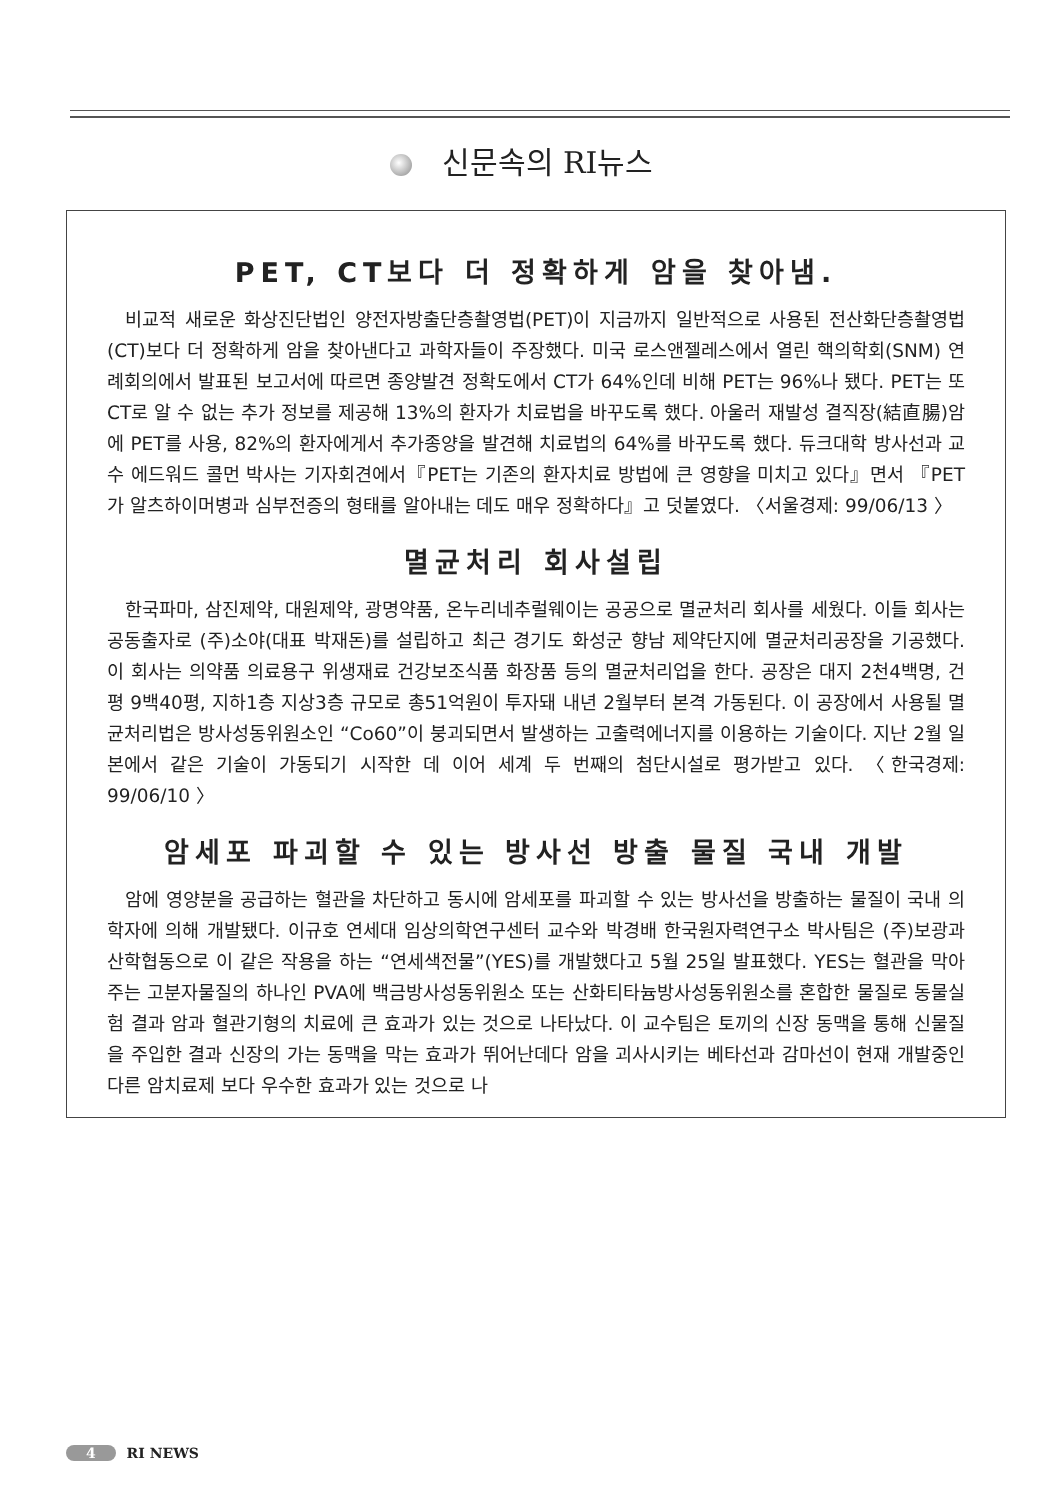신문속의 RI뉴스
PET, CT보다 더 정확하게 암을 찾아냄.
비교적 새로운 화상진단법인 양전자방출단층촬영법(PET)이 지금까지 일반적으로 사용된 전산화단층촬영법(CT)보다 더 정확하게 암을 찾아낸다고 과학자들이 주장했다. 미국 로스앤젤레스에서 열린 핵의학회(SNM) 연례회의에서 발표된 보고서에 따르면 종양발견 정확도에서 CT가 64%인데 비해 PET는 96%나 됐다. PET는 또 CT로 알 수 없는 추가 정보를 제공해 13%의 환자가 치료법을 바꾸도록 했다. 아울러 재발성 결직장(結直腸)암에 PET를 사용, 82%의 환자에게서 추가종양을 발견해 치료법의 64%를 바꾸도록 했다. 듀크대학 방사선과 교수 에드워드 콜먼 박사는 기자회견에서『PET는 기존의 환자치료 방법에 큰 영향을 미치고 있다』면서 『PET가 알츠하이머병과 심부전증의 형태를 알아내는 데도 매우 정확하다』고 덧붙였다. 〈서울경제: 99/06/13 〉
멸균처리 회사설립
한국파마, 삼진제약, 대원제약, 광명약품, 온누리네추럴웨이는 공공으로 멸균처리 회사를 세웠다. 이들 회사는 공동출자로 (주)소야(대표 박재돈)를 설립하고 최근 경기도 화성군 향남 제약단지에 멸균처리공장을 기공했다. 이 회사는 의약품 의료용구 위생재료 건강보조식품 화장품 등의 멸균처리업을 한다. 공장은 대지 2천4백명, 건평 9백40평, 지하1층 지상3층 규모로 총51억원이 투자돼 내년 2월부터 본격 가동된다. 이 공장에서 사용될 멸균처리법은 방사성동위원소인 “Co60”이 붕괴되면서 발생하는 고출력에너지를 이용하는 기술이다. 지난 2월 일본에서 같은 기술이 가동되기 시작한 데 이어 세계 두 번째의 첨단시설로 평가받고 있다. 〈한국경제: 99/06/10 〉
암세포 파괴할 수 있는 방사선 방출 물질 국내 개발
암에 영양분을 공급하는 혈관을 차단하고 동시에 암세포를 파괴할 수 있는 방사선을 방출하는 물질이 국내 의학자에 의해 개발됐다. 이규호 연세대 임상의학연구센터 교수와 박경배 한국원자력연구소 박사팀은 (주)보광과 산학협동으로 이 같은 작용을 하는 “연세색전물”(YES)를 개발했다고 5월 25일 발표했다. YES는 혈관을 막아주는 고분자물질의 하나인 PVA에 백금방사성동위원소 또는 산화티타늄방사성동위원소를 혼합한 물질로 동물실험 결과 암과 혈관기형의 치료에 큰 효과가 있는 것으로 나타났다. 이 교수팀은 토끼의 신장 동맥을 통해 신물질을 주입한 결과 신장의 가는 동맥을 막는 효과가 뛰어난데다 암을 괴사시키는 베타선과 감마선이 현재 개발중인 다른 암치료제 보다 우수한 효과가 있는 것으로 나
4 RI NEWS